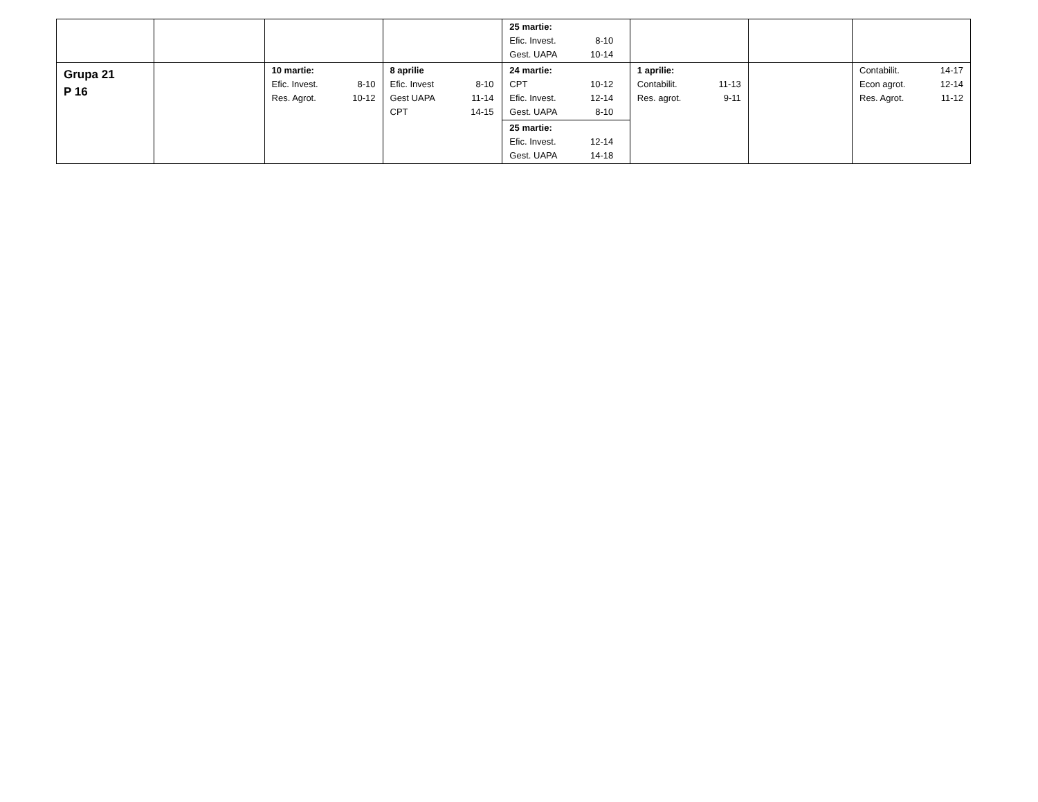| | | | | 25 martie: Efic. Invest. 8-10 Gest. UAPA 10-14 | | | |
| Grupa 21 P 16 | | 10 martie: Efic. Invest. 8-10 Res. Agrot. 10-12 | 8 aprilie Efic. Invest 8-10 Gest UAPA 11-14 CPT 14-15 | 24 martie: CPT 10-12 Efic. Invest. 12-14 Gest. UAPA 8-10 | 1 aprilie: Contabilit. 11-13 Res. agrot. 9-11 | | Contabilit. 14-17 Econ agrot. 12-14 Res. Agrot. 11-12 |
| | | | | 25 martie: Efic. Invest. 12-14 Gest. UAPA 14-18 | | | |